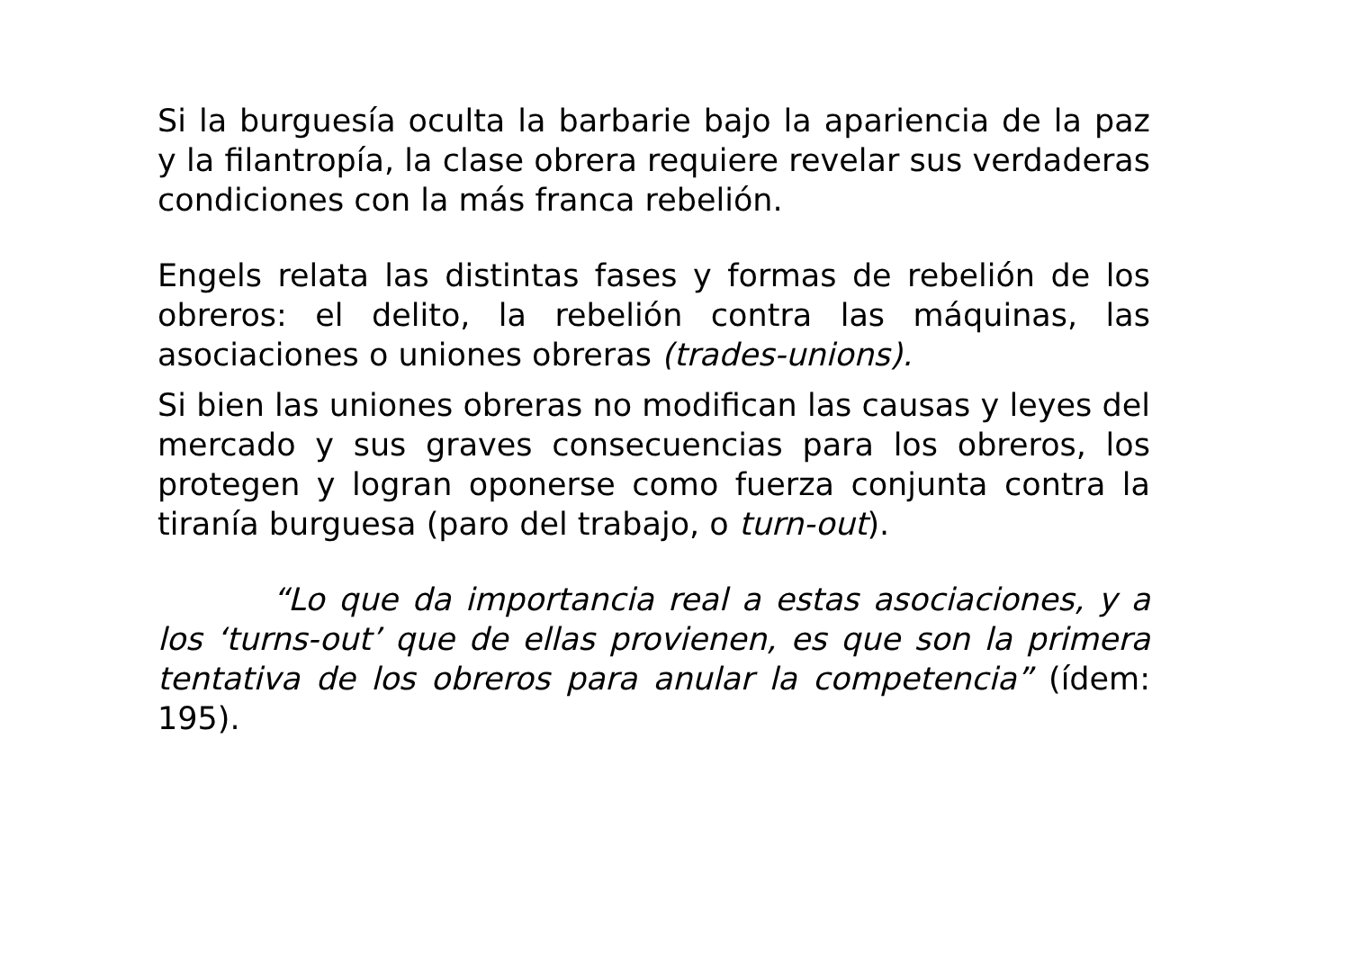Si la burguesía oculta la barbarie bajo la apariencia de la paz y la filantropía, la clase obrera requiere revelar sus verdaderas condiciones con la más franca rebelión.
Engels relata las distintas fases y formas de rebelión de los obreros: el delito, la rebelión contra las máquinas, las asociaciones o uniones obreras (trades-unions).
Si bien las uniones obreras no modifican las causas y leyes del mercado y sus graves consecuencias para los obreros, los protegen y logran oponerse como fuerza conjunta contra la tiranía burguesa (paro del trabajo, o turn-out).
“Lo que da importancia real a estas asociaciones, y a los ‘turns-out’ que de ellas provienen, es que son la primera tentativa de los obreros para anular la competencia” (ídem: 195).